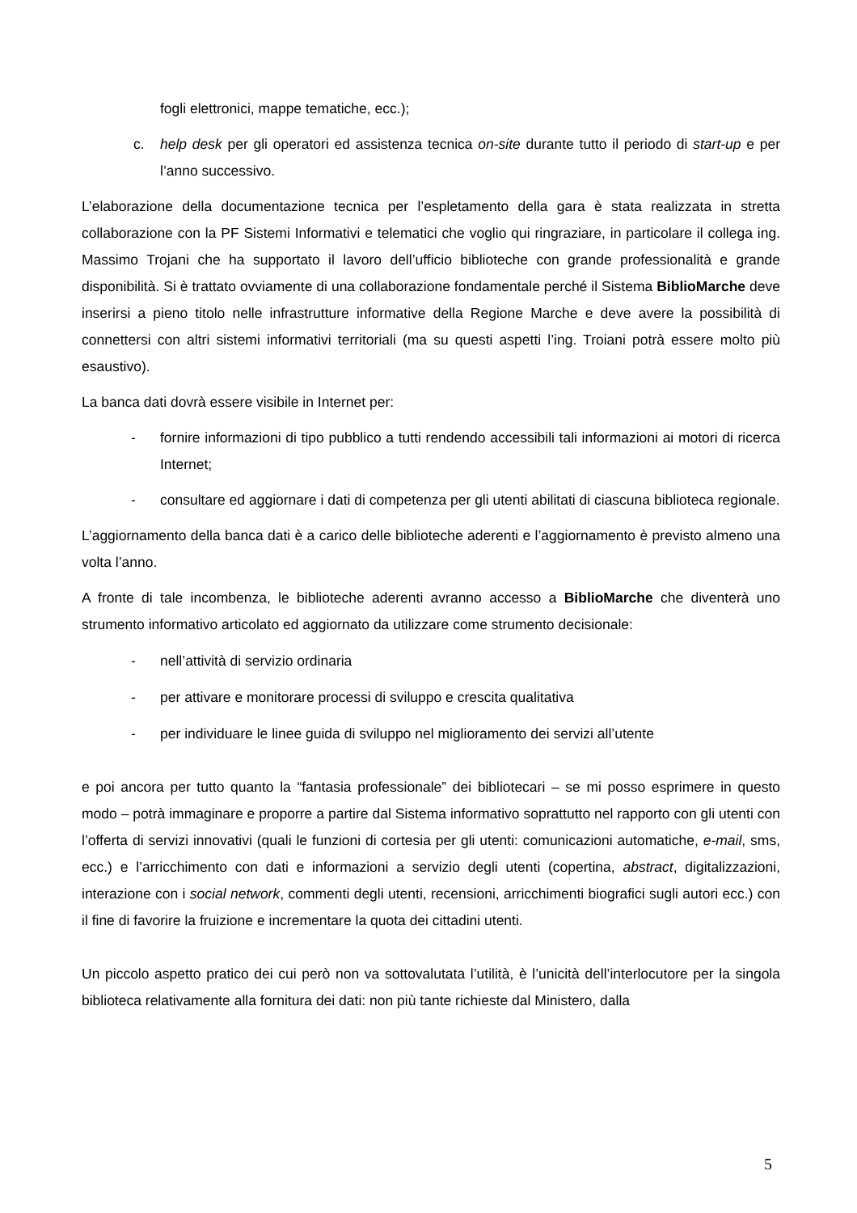fogli elettronici, mappe tematiche, ecc.);
c. help desk per gli operatori ed assistenza tecnica on-site durante tutto il periodo di start-up e per l’anno successivo.
L’elaborazione della documentazione tecnica per l’espletamento della gara è stata realizzata in stretta collaborazione con la PF Sistemi Informativi e telematici che voglio qui ringraziare, in particolare il collega ing. Massimo Trojani che ha supportato il lavoro dell’ufficio biblioteche con grande professionalità e grande disponibilità. Si è trattato ovviamente di una collaborazione fondamentale perché il Sistema BiblioMarche deve inserirsi a pieno titolo nelle infrastrutture informative della Regione Marche e deve avere la possibilità di connettersi con altri sistemi informativi territoriali (ma su questi aspetti l’ing. Troiani potrà essere molto più esaustivo).
La banca dati dovrà essere visibile in Internet per:
- fornire informazioni di tipo pubblico a tutti rendendo accessibili tali informazioni ai motori di ricerca Internet;
- consultare ed aggiornare i dati di competenza per gli utenti abilitati di ciascuna biblioteca regionale.
L’aggiornamento della banca dati è a carico delle biblioteche aderenti e l’aggiornamento è previsto almeno una volta l’anno.
A fronte di tale incombenza, le biblioteche aderenti avranno accesso a BiblioMarche che diventerà uno strumento informativo articolato ed aggiornato da utilizzare come strumento decisionale:
- nell’attività di servizio ordinaria
- per attivare e monitorare processi di sviluppo e crescita qualitativa
- per individuare le linee guida di sviluppo nel miglioramento dei servizi all’utente
e poi ancora per tutto quanto la “fantasia professionale” dei bibliotecari – se mi posso esprimere in questo modo – potrà immaginare e proporre a partire dal Sistema informativo soprattutto nel rapporto con gli utenti con l’offerta di servizi innovativi (quali le funzioni di cortesia per gli utenti: comunicazioni automatiche, e-mail, sms, ecc.) e l’arricchimento con dati e informazioni a servizio degli utenti (copertina, abstract, digitalizzazioni, interazione con i social network, commenti degli utenti, recensioni, arricchimenti biografici sugli autori ecc.) con il fine di favorire la fruizione e incrementare la quota dei cittadini utenti.
Un piccolo aspetto pratico dei cui però non va sottovalutata l’utilità, è l’unicità dell’interlocutore per la singola biblioteca relativamente alla fornitura dei dati: non più tante richieste dal Ministero, dalla
5